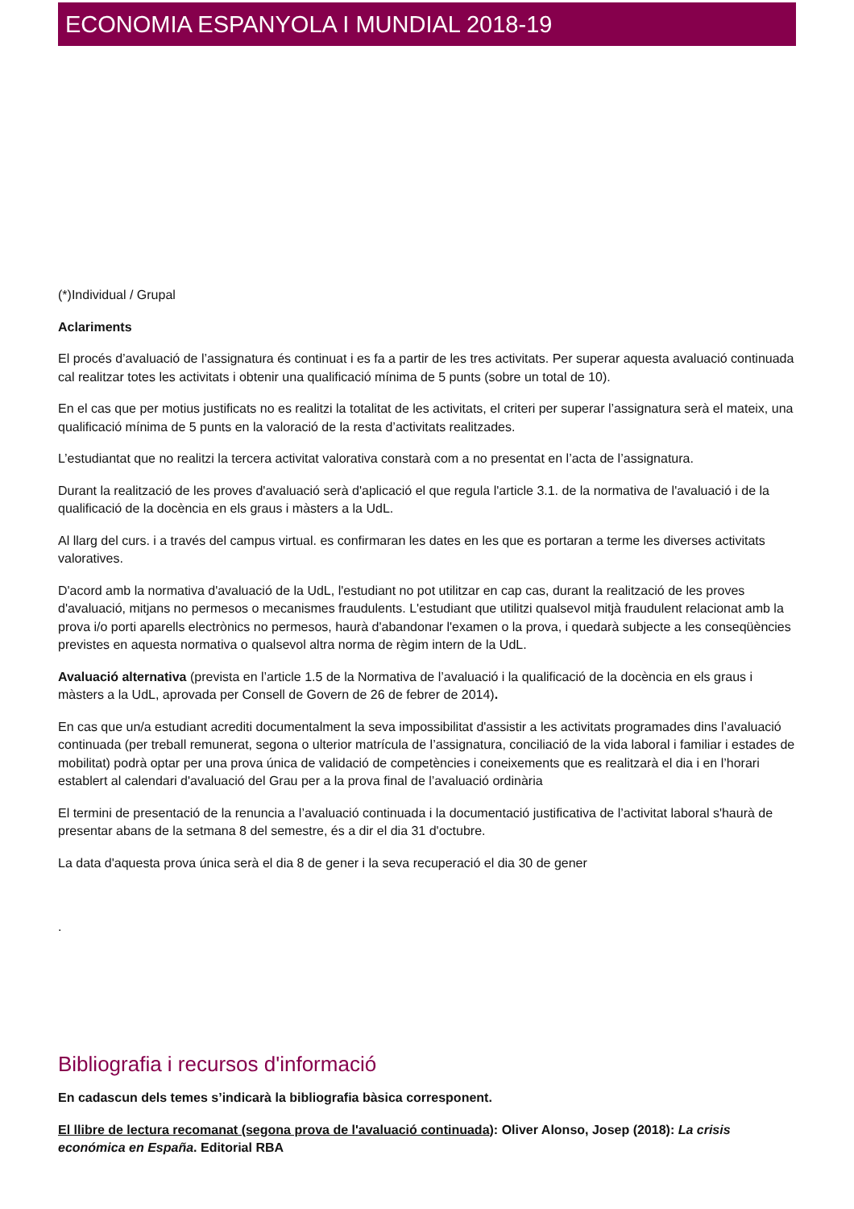ECONOMIA ESPANYOLA I MUNDIAL 2018-19
(*)Individual / Grupal
Aclariments
El procés d’avaluació de l’assignatura és continuat i es fa a partir de les tres activitats. Per superar aquesta avaluació continuada cal realitzar totes les activitats i obtenir una qualificació mínima de 5 punts (sobre un total de 10).
En el cas que per motius justificats no es realitzi la totalitat de les activitats, el criteri per superar l’assignatura serà el mateix, una qualificació mínima de 5 punts en la valoració de la resta d’activitats realitzades.
L’estudiantat que no realitzi la tercera activitat valorativa constarà com a no presentat en l’acta de l’assignatura.
Durant la realització de les proves d'avaluació serà d'aplicació el que regula l'article 3.1. de la normativa de l'avaluació i de la qualificació de la docència en els graus i màsters a la UdL.
Al llarg del curs. i a través del campus virtual. es confirmaran les dates en les que es portaran a terme les diverses activitats valoratives.
D'acord amb la normativa d'avaluació de la UdL, l'estudiant no pot utilitzar en cap cas, durant la realització de les proves d'avaluació, mitjans no permesos o mecanismes fraudulents. L'estudiant que utilitzi qualsevol mitjà fraudulent relacionat amb la prova i/o porti aparells electrònics no permesos, haurà d'abandonar l'examen o la prova, i quedarà subjecte a les conseqüències previstes en aquesta normativa o qualsevol altra norma de règim intern de la UdL.
Avaluació alternativa (prevista en l’article 1.5 de la Normativa de l’avaluació i la qualificació de la docència en els graus i màsters a la UdL, aprovada per Consell de Govern de 26 de febrer de 2014).
En cas que un/a estudiant acrediti documentalment la seva impossibilitat d'assistir a les activitats programades dins l’avaluació continuada (per treball remunerat, segona o ulterior matrícula de l’assignatura, conciliació de la vida laboral i familiar i estades de mobilitat) podrà optar per una prova única de validació de competències i coneixements que es realitzarà el dia i en l’horari establert al calendari d'avaluació del Grau per a la prova final de l’avaluació ordinària
El termini de presentació de la renuncia a l’avaluació continuada i la documentació justificativa de l’activitat laboral s'haurà de presentar abans de la setmana 8 del semestre, és a dir el dia 31 d'octubre.
La data d'aquesta prova única serà el dia 8 de gener i la seva recuperació el dia 30 de gener
.
Bibliografia i recursos d'informació
En cadascun dels temes s’indicarà la bibliografia bàsica corresponent.
El llibre de lectura recomanat (segona prova de l'avaluació continuada): Oliver Alonso, Josep (2018): La crisis económica en España. Editorial RBA